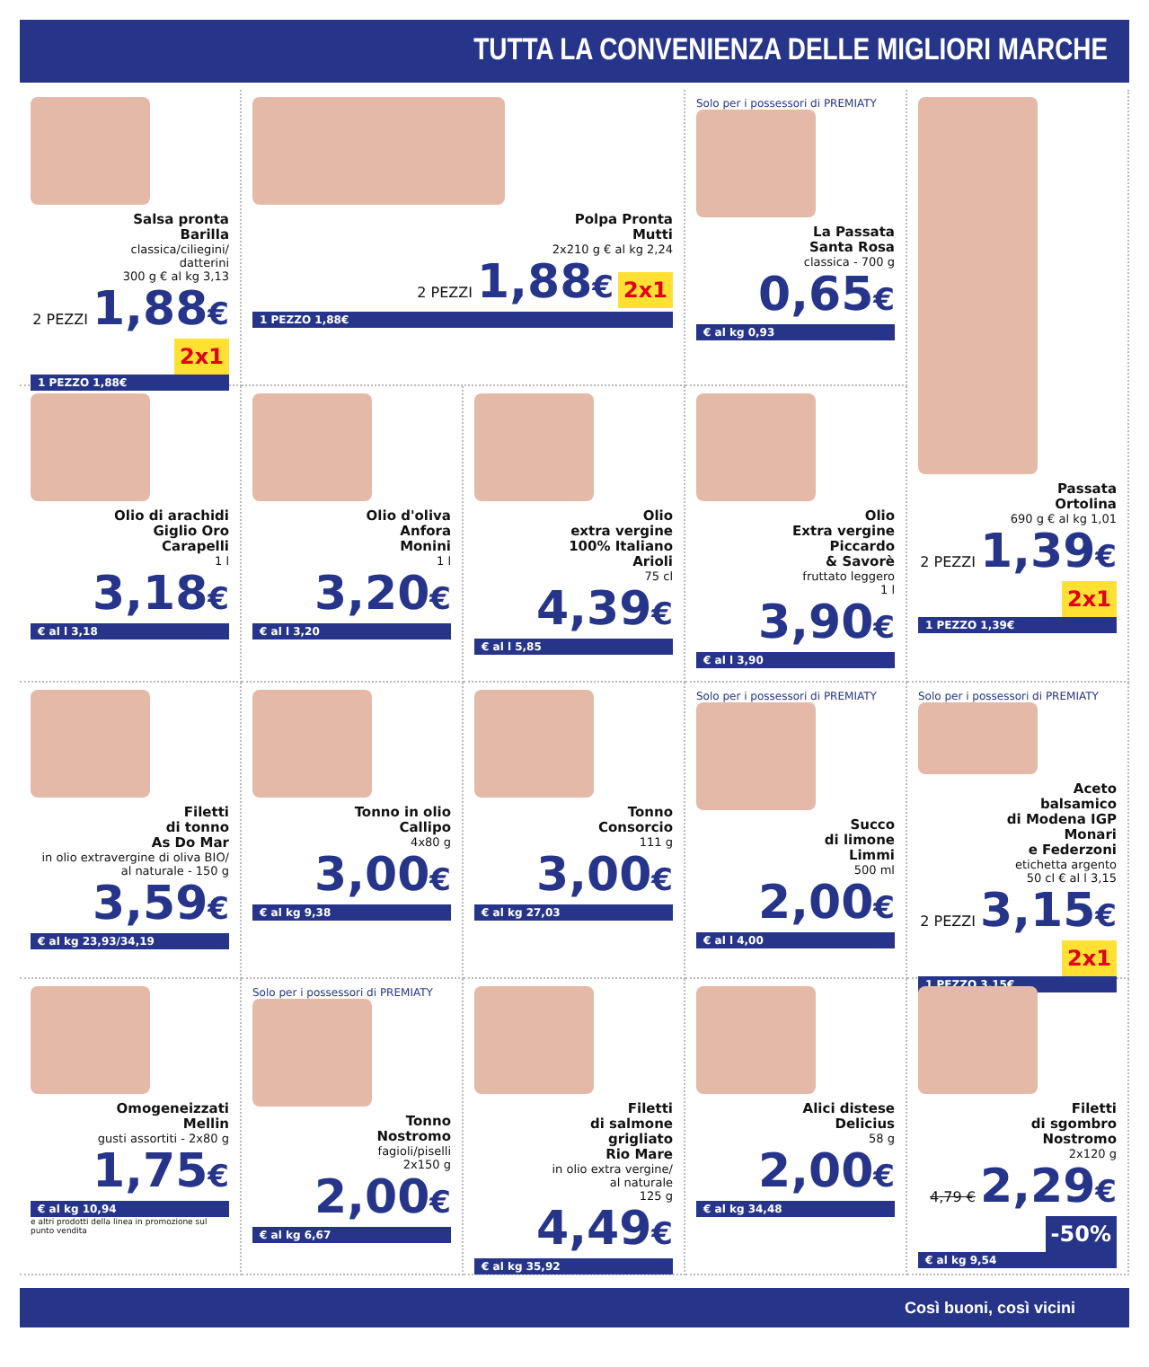TUTTA LA CONVENIENZA DELLE MIGLIORI MARCHE
Salsa pronta
Barilla
classica/ciliegini/
datterini
300 g € al kg 3,13
2 PEZZI 1,88€ 2x1
1 PEZZO 1,88€
Polpa Pronta
Mutti
2x210 g € al kg 2,24
2 PEZZI 1,88€ 2x1
1 PEZZO 1,88€
Solo per i possessori di PREMIATY
La Passata
Santa Rosa
classica - 700 g
0,65€
€ al kg 0,93
Passata
Ortolina
690 g € al kg 1,01
2 PEZZI 1,39€ 2x1
1 PEZZO 1,39€
Olio di arachidi
Giglio Oro
Carapelli
1 l
3,18€
€ al l 3,18
Olio d'oliva
Anfora
Monini
1 l
3,20€
€ al l 3,20
Olio
extra vergine
100% Italiano
Arioli
75 cl
4,39€
€ al l 5,85
Olio
Extra vergine
Piccardo
& Savorè
fruttato leggero
1 l
3,90€
€ al l 3,90
Filetti
di tonno
As Do Mar
in olio extravergine di oliva BIO/
al naturale - 150 g
3,59€
€ al kg 23,93/34,19
Tonno in olio
Callipo
4x80 g
3,00€
€ al kg 9,38
Tonno
Consorcio
111 g
3,00€
€ al kg 27,03
Solo per i possessori di PREMIATY
Succo
di limone
Limmi
500 ml
2,00€
€ al l 4,00
Solo per i possessori di PREMIATY
Aceto
balsamico
di Modena IGP
Monari
e Federzoni
etichetta argento
50 cl € al l 3,15
2 PEZZI 3,15€ 2x1
1 PEZZO 3,15€
Omogeneizzati
Mellin
gusti assortiti - 2x80 g
1,75€
€ al kg 10,94
e altri prodotti della linea in promozione sul punto vendita
Solo per i possessori di PREMIATY
Tonno
Nostromo
fagioli/piselli
2x150 g
2,00€
€ al kg 6,67
Filetti
di salmone
grigliato
Rio Mare
in olio extra vergine/
al naturale
125 g
4,49€
€ al kg 35,92
Alici distese
Delicius
58 g
2,00€
€ al kg 34,48
Filetti
di sgombro
Nostromo
2x120 g
4,79 € 2,29€ -50%
€ al kg 9,54
Così buoni, così vicini